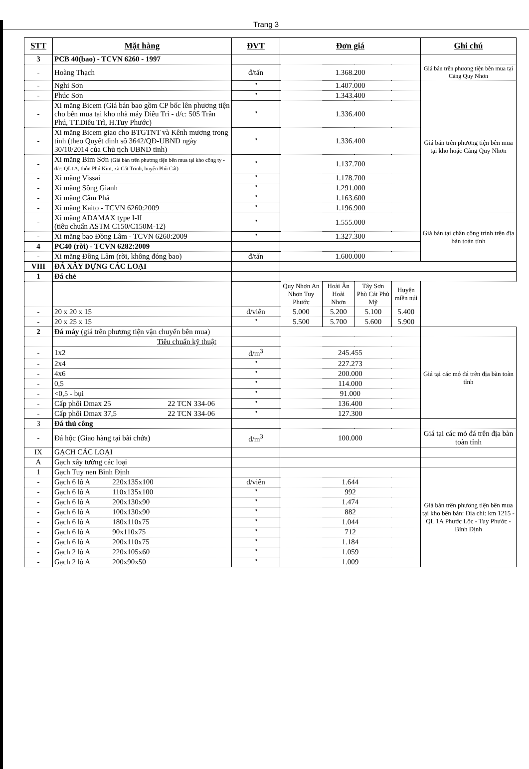Trang 3
| STT | Mặt hàng | ĐVT | Đơn giá | | | | Ghi chú |
| --- | --- | --- | --- | --- | --- | --- | --- |
| 3 | PCB 40(bao) - TCVN 6260 - 1997 | | | | | | |
| - | Hoàng Thạch | đ/tấn | 1.368.200 | | | | Giá bán trên phương tiện bên mua tại Cảng Quy Nhơn |
| - | Nghi Sơn | " | 1.407.000 | | | | Giá bán trên phương tiện bên mua tại kho hoặc Cảng Quy Nhơn |
| - | Phúc Sơn | " | 1.343.400 | | | | |
| - | Xi măng Bicem (Giá bán bao gồm CP bốc lên phương tiện cho bên mua tại kho nhà máy Diêu Trì - đ/c: 505 Trần Phú, TT.Diêu Trì, H.Tuy Phước) | " | 1.336.400 | | | | |
| - | Xi măng Bicem giao cho BTGTNT và Kênh mương trong tỉnh (theo Quyết định số 3642/QĐ-UBND ngày 30/10/2014 của Chủ tịch UBND tỉnh) | " | 1.336.400 | | | | |
| - | Xi măng Bỉm Sơn (Giá bán trên phương tiện bên mua tại kho công ty - đ/c: QL1A, thôn Phú Kim, xã Cát Trinh, huyện Phù Cát) | " | 1.137.700 | | | | |
| - | Xi măng Vissai | " | 1.178.700 | | | | |
| - | Xi măng Sông Gianh | " | 1.291.000 | | | | |
| - | Xi măng Cẩm Phả | " | 1.163.600 | | | | |
| - | Xi măng Kaito - TCVN 6260:2009 | " | 1.196.900 | | | | |
| - | Xi măng ADAMAX type I-II (tiêu chuẩn ASTM C150/C150M-12) | " | 1.555.000 | | | | Giá bán tại chân công trình trên địa bàn toàn tỉnh |
| - | Xi măng bao Đồng Lâm - TCVN 6260:2009 | " | 1.327.300 | | | | |
| 4 | PC40 (rời) - TCVN 6282:2009 | | | | | | |
| - | Xi măng Đồng Lâm (rời, không đóng bao) | đ/tấn | 1.600.000 | | | | |
| VIII | ĐÁ XÂY DỰNG CÁC LOẠI | | | | | | |
| 1 | Đá chẻ | | | | | | |
| | | | Quy Nhơn An Nhơn Tuy Phước | Hoài Ân Hoài Nhơn | Tây Sơn Phù Cát Phù Mỹ | Huyện miền núi | |
| - | 20 x 20 x 15 | đ/viên | 5.000 | 5.200 | 5.100 | 5.400 | |
| - | 20 x 25 x 15 | " | 5.500 | 5.700 | 5.600 | 5.900 | |
| 2 | Đá máy (giá trên phương tiện vận chuyển bên mua) | | | | | | |
| | Tiêu chuẩn kỹ thuật | | | | | | Giá tại các mỏ đá trên địa bàn toàn tỉnh |
| - | 1x2 | đ/m<sup>3</sup> | 245.455 | | | | |
| - | 2x4 | " | 227.273 | | | | |
| - | 4x6 | " | 200.000 | | | | |
| - | 0,5 | " | 114.000 | | | | |
| - | <0,5 - bụi | " | 91.000 | | | | |
| - | Cấp phối Dmax 25 22 TCN 334-06 | " | 136.400 | | | | |
| - | Cấp phối Dmax 37,5 22 TCN 334-06 | " | 127.300 | | | | |
| 3 | Đá thủ công | | | | | | |
| - | Đá hộc (Giao hàng tại bãi chứa) | đ/m<sup>3</sup> | 100.000 | | | | Giá tại các mỏ đá trên địa bàn toàn tỉnh |
| IX | GẠCH CÁC LOẠI | | | | | | |
| A | Gạch xây tường các loại | | | | | | |
| 1 | Gạch Tuy nen Bình Định | | | | | | Giá bán trên phương tiện bên mua tại kho bên bán: Địa chỉ: km 1215 - QL 1A Phước Lộc - Tuy Phước - Bình Định |
| - | Gạch 6 lỗ A 220x135x100 | đ/viên | 1.644 | | | | |
| - | Gạch 6 lỗ A 110x135x100 | " | 992 | | | | |
| - | Gạch 6 lỗ A 200x130x90 | " | 1.474 | | | | |
| - | Gạch 6 lỗ A 100x130x90 | " | 882 | | | | |
| - | Gạch 6 lỗ A 180x110x75 | " | 1.044 | | | | |
| - | Gạch 6 lỗ A 90x110x75 | " | 712 | | | | |
| - | Gạch 6 lỗ A 200x110x75 | " | 1.184 | | | | |
| - | Gạch 2 lỗ A 220x105x60 | " | 1.059 | | | | |
| - | Gạch 2 lỗ A 200x90x50 | " | 1.009 | | | | |